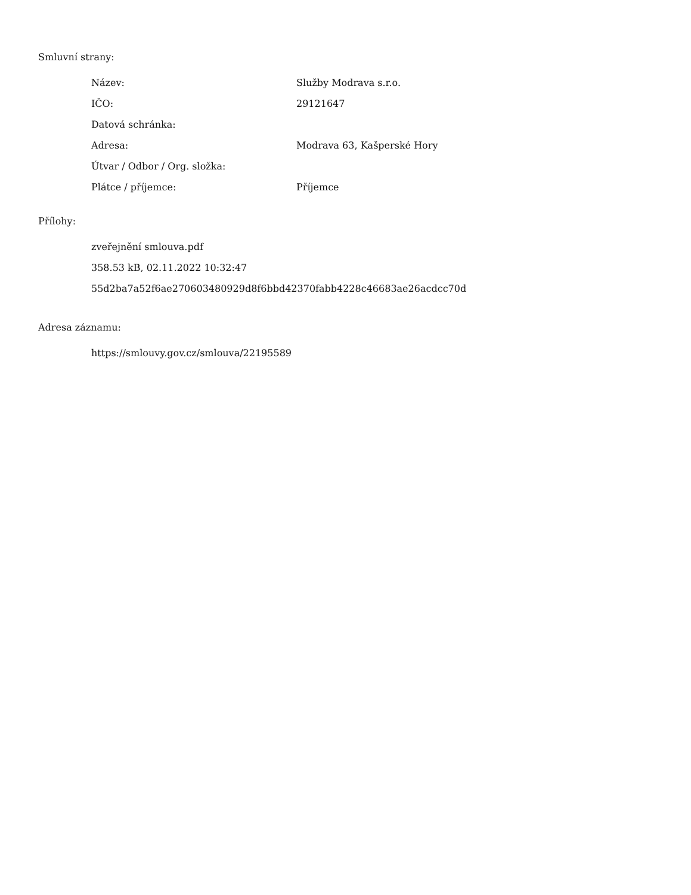Smluvní strany:
| Název: | Služby Modrava s.r.o. |
| IČO: | 29121647 |
| Datová schránka: | |
| Adresa: | Modrava 63, Kašperské Hory |
| Útvar / Odbor / Org. složka: | |
| Plátce / příjemce: | Příjemce |
Přílohy:
zveřejnění smlouva.pdf
358.53 kB, 02.11.2022 10:32:47
55d2ba7a52f6ae270603480929d8f6bbd42370fabb4228c46683ae26acdcc70d
Adresa záznamu:
https://smlouvy.gov.cz/smlouva/22195589